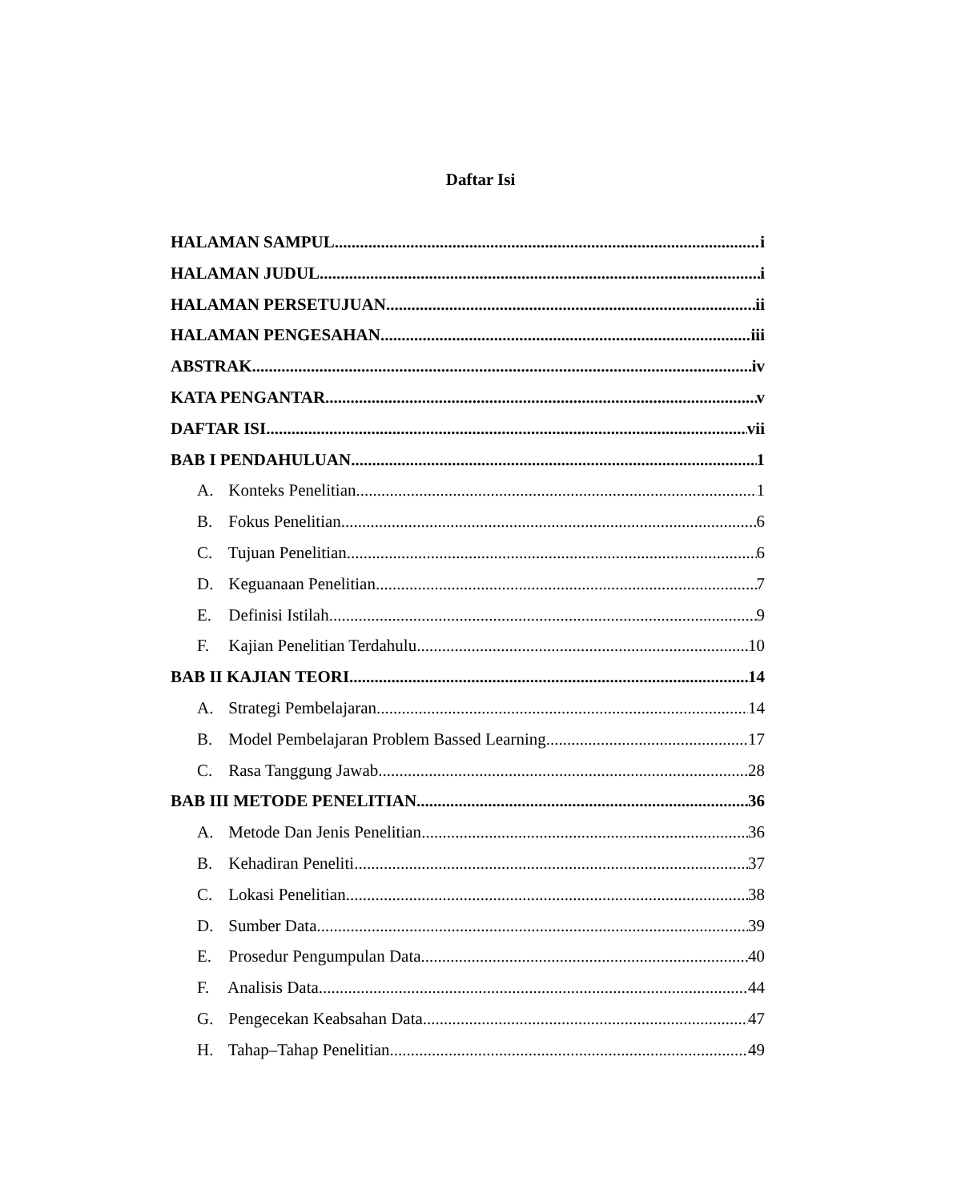Daftar Isi
HALAMAN SAMPUL i
HALAMAN JUDUL i
HALAMAN PERSETUJUAN ii
HALAMAN PENGESAHAN iii
ABSTRAK iv
KATA PENGANTAR v
DAFTAR ISI vii
BAB I PENDAHULUAN 1
A. Konteks Penelitian 1
B. Fokus Penelitian 6
C. Tujuan Penelitian 6
D. Keguanaan Penelitian 7
E. Definisi Istilah 9
F. Kajian Penelitian Terdahulu 10
BAB II KAJIAN TEORI 14
A. Strategi Pembelajaran 14
B. Model Pembelajaran Problem Bassed Learning 17
C. Rasa Tanggung Jawab 28
BAB III METODE PENELITIAN 36
A. Metode Dan Jenis Penelitian 36
B. Kehadiran Peneliti 37
C. Lokasi Penelitian 38
D. Sumber Data 39
E. Prosedur Pengumpulan Data 40
F. Analisis Data 44
G. Pengecekan Keabsahan Data 47
H. Tahap–Tahap Penelitian 49